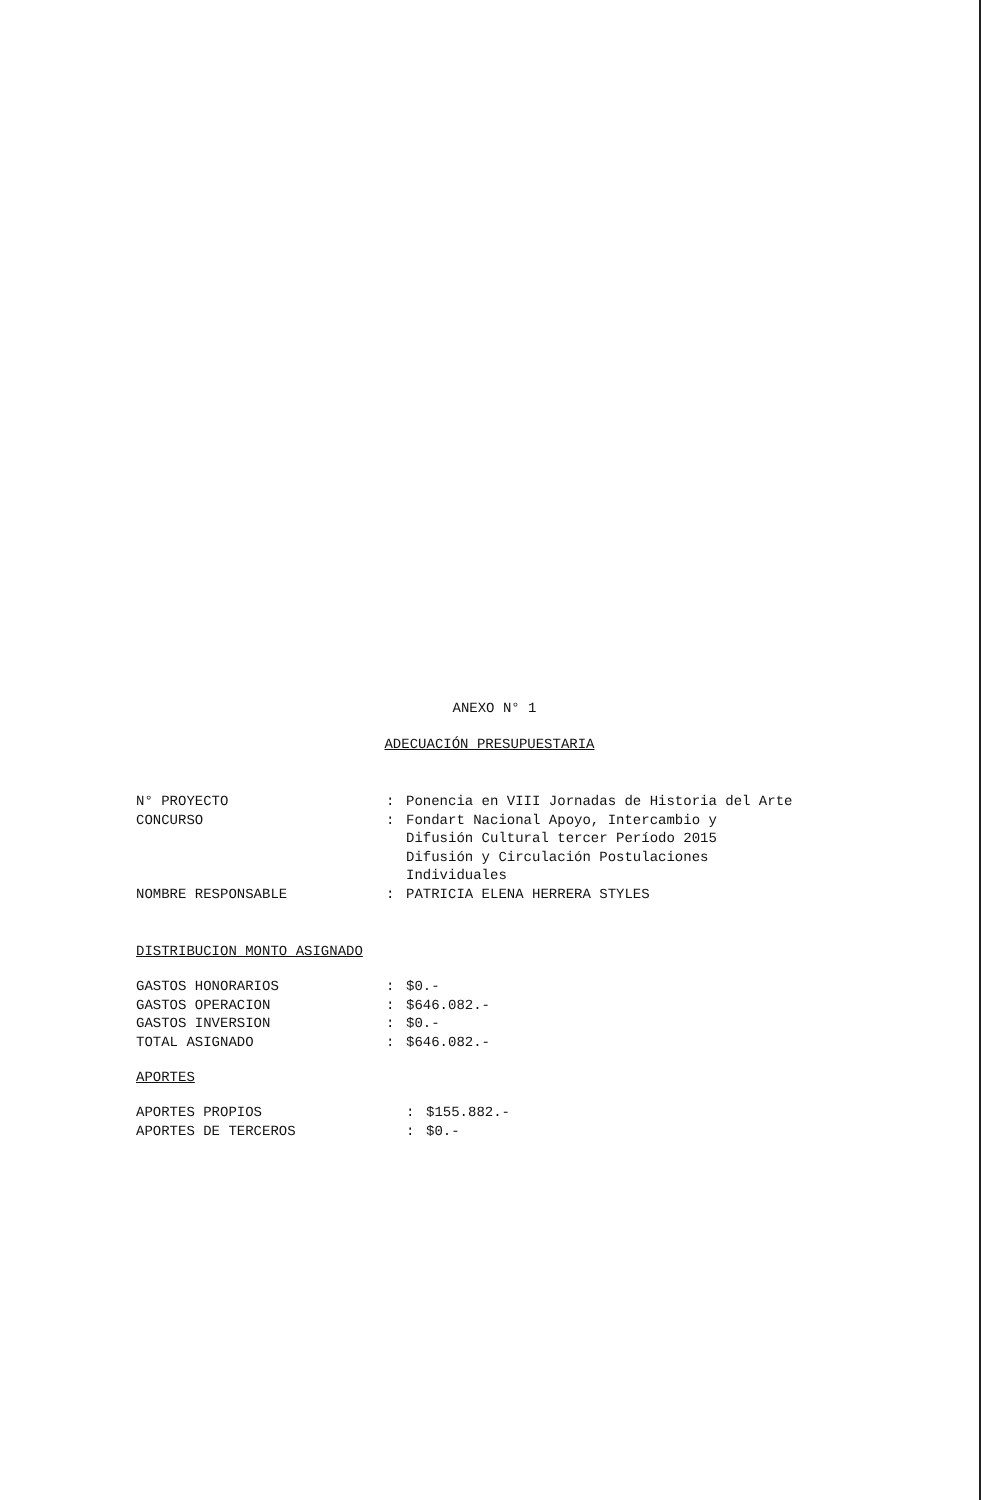ANEXO N° 1
ADECUACIÓN PRESUPUESTARIA
| N° PROYECTO | : | Ponencia en VIII Jornadas de Historia del Arte |
| CONCURSO | : | Fondart Nacional Apoyo, Intercambio y Difusión Cultural tercer Período 2015 Difusión y Circulación Postulaciones Individuales |
| NOMBRE RESPONSABLE | : | PATRICIA ELENA HERRERA STYLES |
DISTRIBUCION MONTO ASIGNADO
| GASTOS HONORARIOS | : | $0.- |
| GASTOS OPERACION | : | $646.082.- |
| GASTOS INVERSION | : | $0.- |
| TOTAL ASIGNADO | : | $646.082.- |
APORTES
| APORTES PROPIOS | : | $155.882.- |
| APORTES DE TERCEROS | : | $0.- |